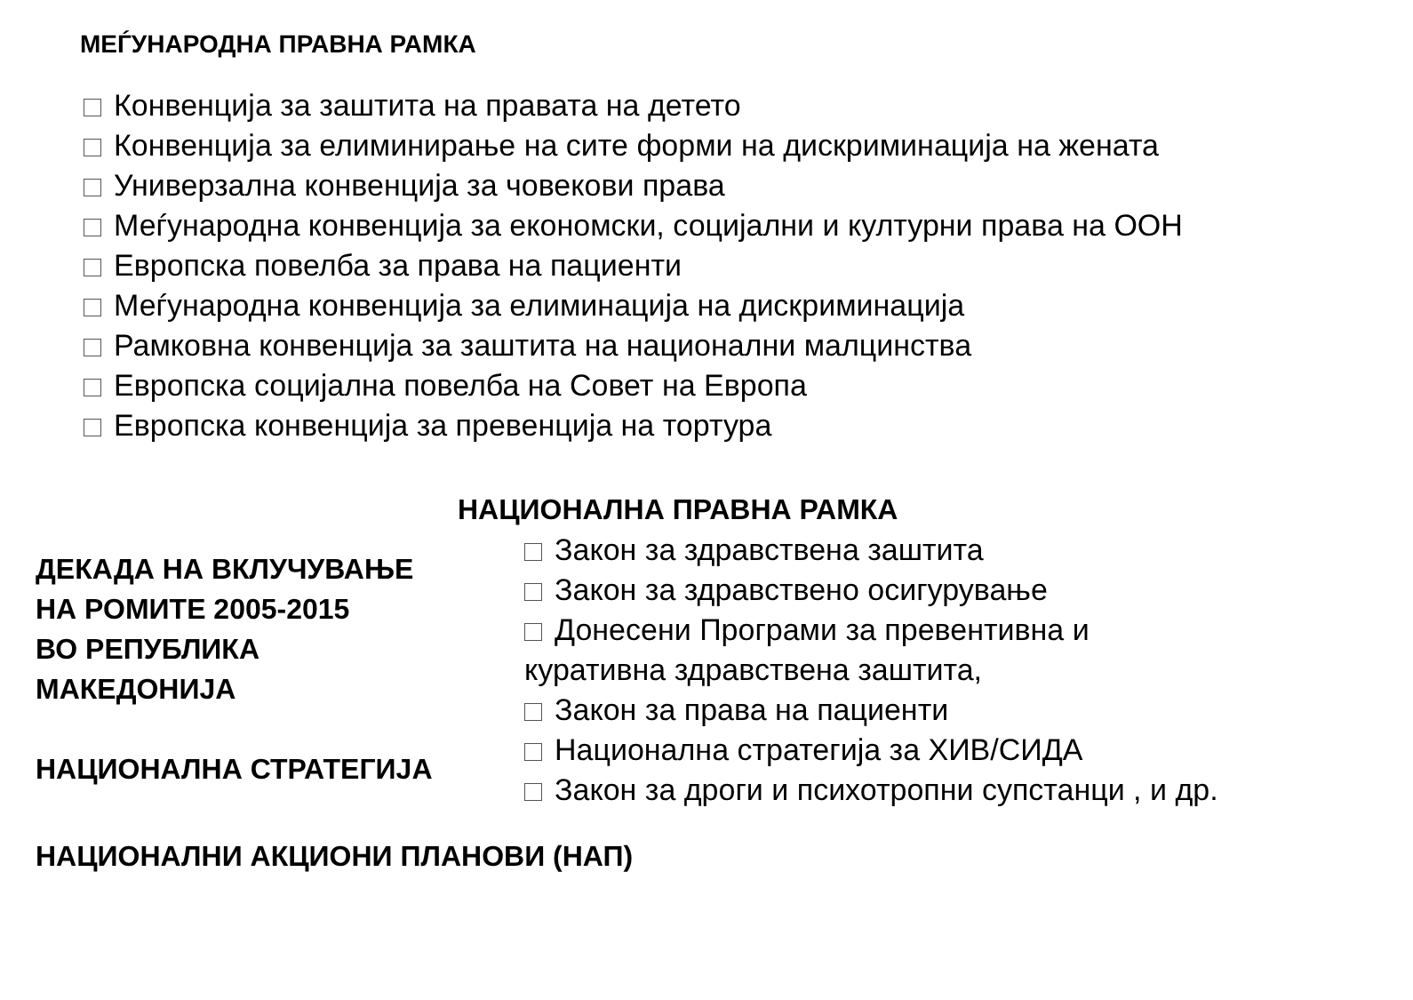МЕЃУНАРОДНА ПРАВНА РАМКА
Конвенција за заштита на правата на детето
Конвенција за елиминирање на сите форми на дискриминација на жената
Универзална конвенција за човекови права
Меѓународна конвенција за економски, социјални и културни права на ООН
Европска повелба за права на пациенти
Меѓународна конвенција за елиминација на дискриминација
Рамковна конвенција за заштита на национални малцинства
Европска социјална повелба на Совет на Европа
Европска конвенција за превенција на тортура
НАЦИОНАЛНА ПРАВНА РАМКА
ДЕКАДА НА ВКЛУЧУВАЊЕ
НА РОМИТЕ 2005-2015
ВО РЕПУБЛИКА
МАКЕДОНИЈА
НАЦИОНАЛНА СТРАТЕГИЈА
Закон за здравствена заштита
Закон за здравствено осигурување
Донесени Програми за превентивна и
куративна здравствена заштита,
Закон за права на пациенти
Национална стратегија за ХИВ/СИДА
Закон за дроги и психотропни супстанци , и др.
НАЦИОНАЛНИ АКЦИОНИ ПЛАНОВИ (НАП)